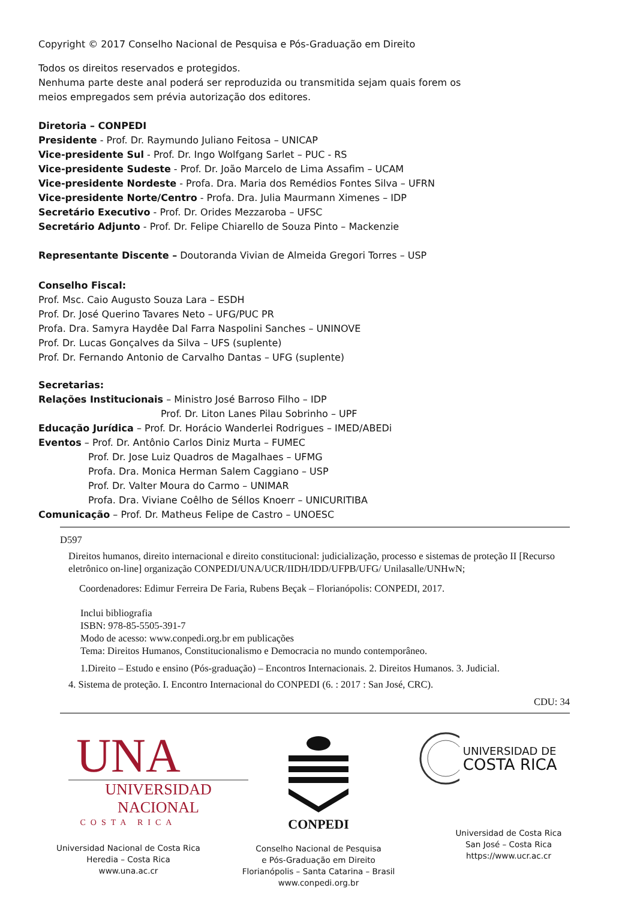Copyright © 2017 Conselho Nacional de Pesquisa e Pós-Graduação em Direito
Todos os direitos reservados e protegidos.
Nenhuma parte deste anal poderá ser reproduzida ou transmitida sejam quais forem os
meios empregados sem prévia autorização dos editores.
Diretoria – CONPEDI
Presidente - Prof. Dr. Raymundo Juliano Feitosa – UNICAP
Vice-presidente Sul - Prof. Dr. Ingo Wolfgang Sarlet – PUC - RS
Vice-presidente Sudeste - Prof. Dr. João Marcelo de Lima Assafim – UCAM
Vice-presidente Nordeste - Profa. Dra. Maria dos Remédios Fontes Silva – UFRN
Vice-presidente Norte/Centro - Profa. Dra. Julia Maurmann Ximenes – IDP
Secretário Executivo - Prof. Dr. Orides Mezzaroba – UFSC
Secretário Adjunto - Prof. Dr. Felipe Chiarello de Souza Pinto – Mackenzie
Representante Discente – Doutoranda Vivian de Almeida Gregori Torres – USP
Conselho Fiscal:
Prof. Msc. Caio Augusto Souza Lara – ESDH
Prof. Dr. José Querino Tavares Neto – UFG/PUC PR
Profa. Dra. Samyra Haydêe Dal Farra Naspolini Sanches – UNINOVE
Prof. Dr. Lucas Gonçalves da Silva – UFS (suplente)
Prof. Dr. Fernando Antonio de Carvalho Dantas – UFG (suplente)
Secretarias:
Relações Institucionais – Ministro José Barroso Filho – IDP
Prof. Dr. Liton Lanes Pilau Sobrinho – UPF
Educação Jurídica – Prof. Dr. Horácio Wanderlei Rodrigues – IMED/ABEDi
Eventos – Prof. Dr. Antônio Carlos Diniz Murta – FUMEC
Prof. Dr. Jose Luiz Quadros de Magalhaes – UFMG
Profa. Dra. Monica Herman Salem Caggiano – USP
Prof. Dr. Valter Moura do Carmo – UNIMAR
Profa. Dra. Viviane Coêlho de Séllos Knoerr – UNICURITIBA
Comunicação – Prof. Dr. Matheus Felipe de Castro – UNOESC
D597
Direitos humanos, direito internacional e direito constitucional: judicialização, processo e sistemas de proteção II [Recurso eletrônico on-line] organização CONPEDI/UNA/UCR/IIDH/IDD/UFPB/UFG/ Unilasalle/UNHwN;
Coordenadores: Edimur Ferreira De Faria, Rubens Beçak – Florianópolis: CONPEDI, 2017.
Inclui bibliografia
ISBN: 978-85-5505-391-7
Modo de acesso: www.conpedi.org.br em publicações
Tema: Direitos Humanos, Constitucionalismo e Democracia no mundo contemporâneo.
1.Direito – Estudo e ensino (Pós-graduação) – Encontros Internacionais. 2. Direitos Humanos. 3. Judicial.
4. Sistema de proteção. I. Encontro Internacional do CONPEDI (6. : 2017 : San José, CRC).
CDU: 34
UNA
UNIVERSIDAD
NACIONAL
COSTA RICA
Universidad Nacional de Costa Rica
Heredia – Costa Rica
www.una.ac.cr
CONPEDI
Conselho Nacional de Pesquisa
e Pós-Graduação em Direito
Florianópolis – Santa Catarina – Brasil
www.conpedi.org.br
UNIVERSIDAD DE
COSTA RICA
Universidad de Costa Rica
San José – Costa Rica
https://www.ucr.ac.cr